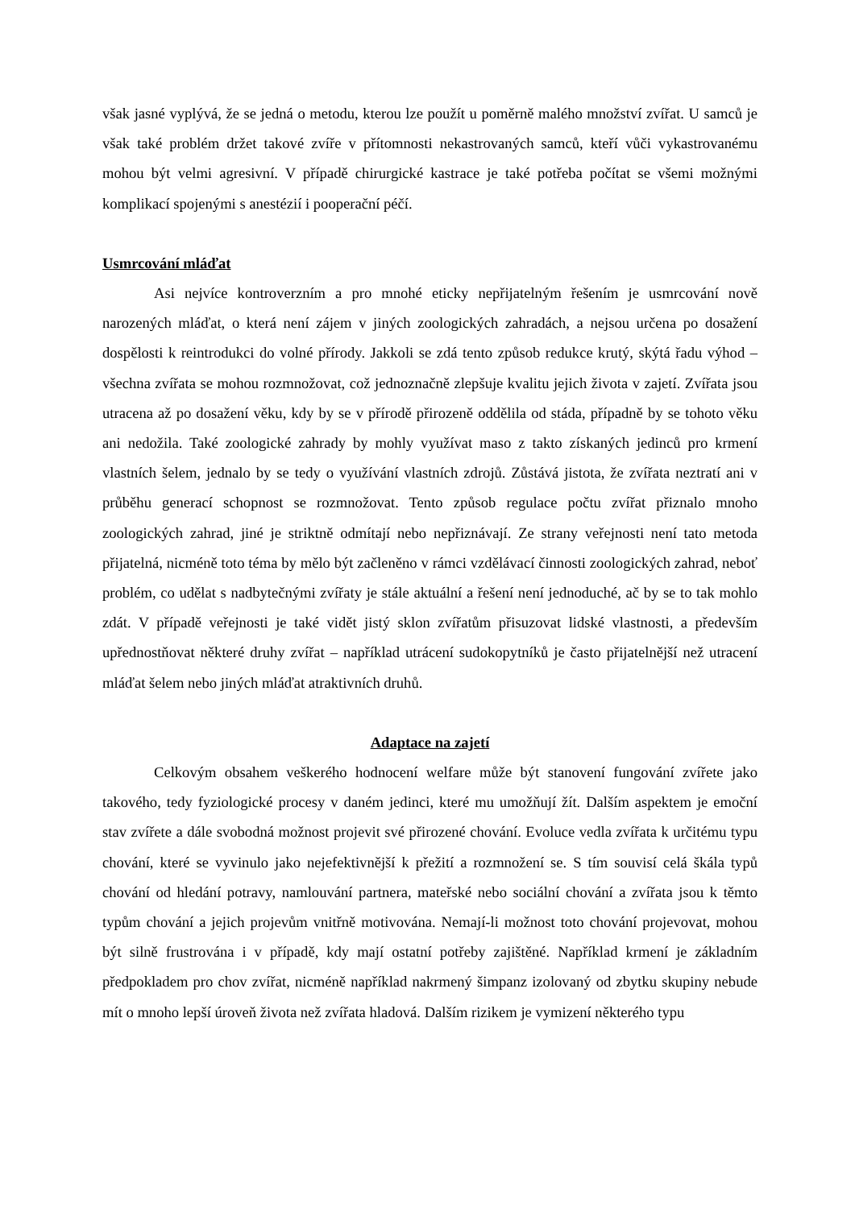však jasné vyplývá, že se jedná o metodu, kterou lze použít u poměrně malého množství zvířat. U samců je však také problém držet takové zvíře v přítomnosti nekastrovaných samců, kteří vůči vykastrovanému mohou být velmi agresivní. V případě chirurgické kastrace je také potřeba počítat se všemi možnými komplikací spojenými s anestézií i pooperační péčí.
Usmrcování mláďat
Asi nejvíce kontroverzním a pro mnohé eticky nepřijatelným řešením je usmrcování nově narozených mláďat, o která není zájem v jiných zoologických zahradách, a nejsou určena po dosažení dospělosti k reintrodukci do volné přírody. Jakkoli se zdá tento způsob redukce krutý, skýtá řadu výhod – všechna zvířata se mohou rozmnožovat, což jednoznačně zlepšuje kvalitu jejich života v zajetí. Zvířata jsou utracena až po dosažení věku, kdy by se v přírodě přirozeně oddělila od stáda, případně by se tohoto věku ani nedožila. Také zoologické zahrady by mohly využívat maso z takto získaných jedinců pro krmení vlastních šelem, jednalo by se tedy o využívání vlastních zdrojů. Zůstává jistota, že zvířata neztratí ani v průběhu generací schopnost se rozmnožovat. Tento způsob regulace počtu zvířat přiznalo mnoho zoologických zahrad, jiné je striktně odmítají nebo nepřiznávají. Ze strany veřejnosti není tato metoda přijatelná, nicméně toto téma by mělo být začleněno v rámci vzdělávací činnosti zoologických zahrad, neboť problém, co udělat s nadbytečnými zvířaty je stále aktuální a řešení není jednoduché, ač by se to tak mohlo zdát. V případě veřejnosti je také vidět jistý sklon zvířatům přisuzovat lidské vlastnosti, a především upřednostňovat některé druhy zvířat – například utrácení sudokopytníků je často přijatelnější než utracení mláďat šelem nebo jiných mláďat atraktivních druhů.
Adaptace na zajetí
Celkovým obsahem veškerého hodnocení welfare může být stanovení fungování zvířete jako takového, tedy fyziologické procesy v daném jedinci, které mu umožňují žít. Dalším aspektem je emoční stav zvířete a dále svobodná možnost projevit své přirozené chování. Evoluce vedla zvířata k určitému typu chování, které se vyvinulo jako nejefektivnější k přežití a rozmnožení se. S tím souvisí celá škála typů chování od hledání potravy, namlouvání partnera, mateřské nebo sociální chování a zvířata jsou k těmto typům chování a jejich projevům vnitřně motivována. Nemají-li možnost toto chování projevovat, mohou být silně frustrována i v případě, kdy mají ostatní potřeby zajištěné. Například krmení je základním předpokladem pro chov zvířat, nicméně například nakrmený šimpanz izolovaný od zbytku skupiny nebude mít o mnoho lepší úroveň života než zvířata hladová. Dalším rizikem je vymizení některého typu